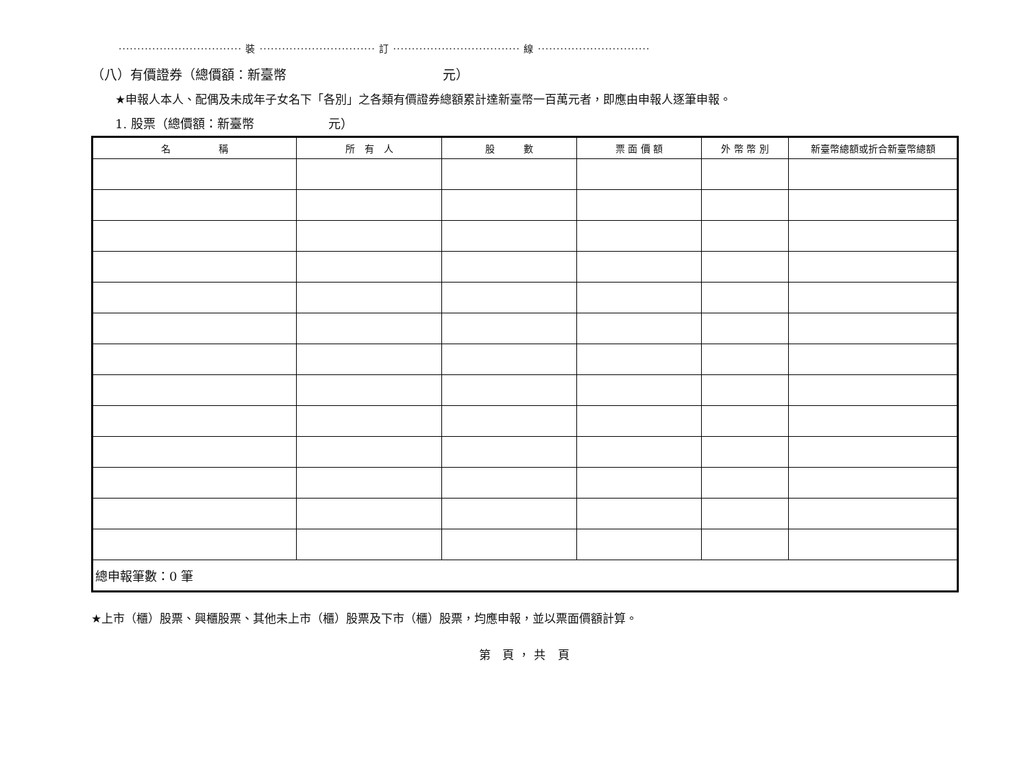································· 裝 ······························· 訂 ·································· 線 ······························
（八）有價證券（總價額：新臺幣　　　　　　　　　　　　元）
★申報人本人、配偶及未成年子女名下「各別」之各類有價證券總額累計達新臺幣一百萬元者，即應由申報人逐筆申報。
1. 股票（總價額：新臺幣　　　　　　元）
| 名 稱 | 所 有 人 | 股 數 | 票 面 價 額 | 外 幣 幣 別 | 新臺幣總額或折合新臺幣總額 |
| --- | --- | --- | --- | --- | --- |
| 總申報筆數：0 筆 | | | | | |
★上市（櫃）股票、興櫃股票、其他未上市（櫃）股票及下市（櫃）股票，均應申報，並以票面價額計算。
第 頁，共 頁